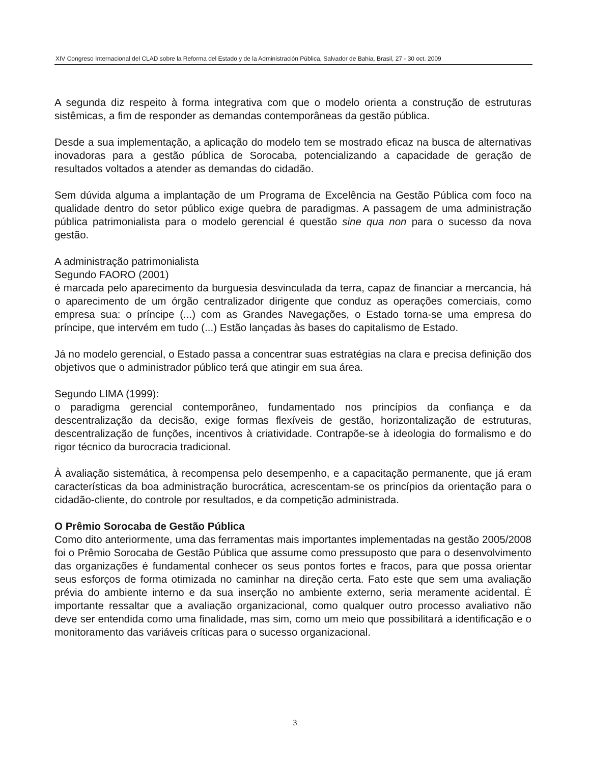XIV Congreso Internacional del CLAD sobre la Reforma del Estado y de la Administración Pública, Salvador de Bahia, Brasil, 27 - 30 oct. 2009
A segunda diz respeito à forma integrativa com que o modelo orienta a construção de estruturas sistêmicas, a fim de responder as demandas contemporâneas da gestão pública.
Desde a sua implementação, a aplicação do modelo tem se mostrado eficaz na busca de alternativas inovadoras para a gestão pública de Sorocaba, potencializando a capacidade de geração de resultados voltados a atender as demandas do cidadão.
Sem dúvida alguma a implantação de um Programa de Excelência na Gestão Pública com foco na qualidade dentro do setor público exige quebra de paradigmas. A passagem de uma administração pública patrimonialista para o modelo gerencial é questão sine qua non para o sucesso da nova gestão.
A administração patrimonialista
Segundo FAORO (2001)
é marcada pelo aparecimento da burguesia desvinculada da terra, capaz de financiar a mercancia, há o aparecimento de um órgão centralizador dirigente que conduz as operações comerciais, como empresa sua: o príncipe (...) com as Grandes Navegações, o Estado torna-se uma empresa do príncipe, que intervém em tudo (...) Estão lançadas às bases do capitalismo de Estado.
Já no modelo gerencial, o Estado passa a concentrar suas estratégias na clara e precisa definição dos objetivos que o administrador público terá que atingir em sua área.
Segundo LIMA (1999):
o paradigma gerencial contemporâneo, fundamentado nos princípios da confiança e da descentralização da decisão, exige formas flexíveis de gestão, horizontalização de estruturas, descentralização de funções, incentivos à criatividade. Contrapõe-se à ideologia do formalismo e do rigor técnico da burocracia tradicional.
À avaliação sistemática, à recompensa pelo desempenho, e a capacitação permanente, que já eram características da boa administração burocrática, acrescentam-se os princípios da orientação para o cidadão-cliente, do controle por resultados, e da competição administrada.
O Prêmio Sorocaba de Gestão Pública
Como dito anteriormente, uma das ferramentas mais importantes implementadas na gestão 2005/2008 foi o Prêmio Sorocaba de Gestão Pública que assume como pressuposto que para o desenvolvimento das organizações é fundamental conhecer os seus pontos fortes e fracos, para que possa orientar seus esforços de forma otimizada no caminhar na direção certa. Fato este que sem uma avaliação prévia do ambiente interno e da sua inserção no ambiente externo, seria meramente acidental. É importante ressaltar que a avaliação organizacional, como qualquer outro processo avaliativo não deve ser entendida como uma finalidade, mas sim, como um meio que possibilitará a identificação e o monitoramento das variáveis críticas para o sucesso organizacional.
3